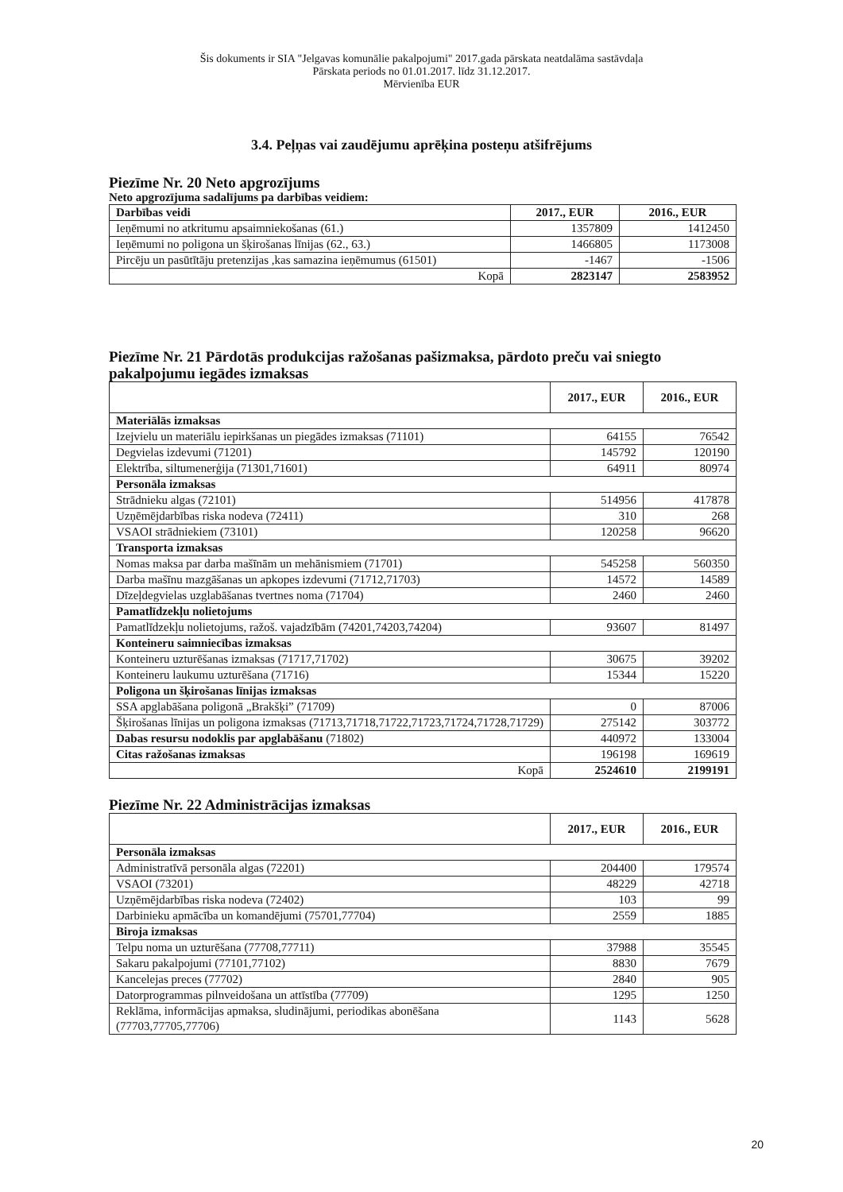Šis dokuments ir SIA "Jelgavas komunālie pakalpojumi" 2017.gada pārskata neatdalāma sastāvdaļa
Pārskata periods no 01.01.2017. līdz 31.12.2017.
Mērvienība EUR
3.4. Peļņas vai zaudējumu aprēķina posteņu atšifrējums
Piezīme Nr. 20 Neto apgrozījums
Neto apgrozījuma sadalījums pa darbības veidiem:
| Darbības veidi | 2017., EUR | 2016., EUR |
| --- | --- | --- |
| Ieņēmumi no atkritumu apsaimniekošanas (61.) | 1357809 | 1412450 |
| Ieņēmumi no poligona un šķirošanas līnijas (62., 63.) | 1466805 | 1173008 |
| Pircēju un pasūtītāju pretenzijas ,kas samazina ieņēmumus (61501) | -1467 | -1506 |
| Kopā | 2823147 | 2583952 |
Piezīme Nr. 21 Pārdotās produkcijas ražošanas pašizmaksa, pārdoto preču vai sniegto pakalpojumu iegādes izmaksas
| | 2017., EUR | 2016., EUR |
| Materiālās izmaksas | | |
| Izejvielu un materiālu iepirkšanas un piegādes izmaksas (71101) | 64155 | 76542 |
| Degvielas izdevumi (71201) | 145792 | 120190 |
| Elektrība, siltumenerģija (71301,71601) | 64911 | 80974 |
| Personāla izmaksas | | |
| Strādnieku algas (72101) | 514956 | 417878 |
| Uzņēmējdarbības riska nodeva (72411) | 310 | 268 |
| VSAOI strādniekiem (73101) | 120258 | 96620 |
| Transporta izmaksas | | |
| Nomas maksa par darba mašīnām un mehānismiem (71701) | 545258 | 560350 |
| Darba mašīnu mazgāšanas un apkopes izdevumi (71712,71703) | 14572 | 14589 |
| Dīzeļdegvielas uzglabāšanas tvertnes noma (71704) | 2460 | 2460 |
| Pamatlīdzekļu nolietojums | | |
| Pamatlīdzekļu nolietojums, ražoš. vajadzībām (74201,74203,74204) | 93607 | 81497 |
| Konteineru saimniecības izmaksas | | |
| Konteineru uzturēšanas izmaksas (71717,71702) | 30675 | 39202 |
| Konteineru laukumu uzturēšana (71716) | 15344 | 15220 |
| Poligona un šķirošanas līnijas izmaksas | | |
| SSA apglabāšana poligonā „Brakšķi” (71709) | 0 | 87006 |
| Šķirošanas līnijas un poligona izmaksas (71713,71718,71722,71723,71724,71728,71729) | 275142 | 303772 |
| Dabas resursu nodoklis par apglabāšanu (71802) | 440972 | 133004 |
| Citas ražošanas izmaksas | 196198 | 169619 |
| Kopā | 2524610 | 2199191 |
Piezīme Nr. 22 Administrācijas izmaksas
| | 2017., EUR | 2016., EUR |
| Personāla izmaksas | | |
| Administratīvā personāla algas (72201) | 204400 | 179574 |
| VSAOI (73201) | 48229 | 42718 |
| Uzņēmējdarbības riska nodeva (72402) | 103 | 99 |
| Darbinieku apmācība un komandējumi (75701,77704) | 2559 | 1885 |
| Biroja izmaksas | | |
| Telpu noma un uzturēšana (77708,77711) | 37988 | 35545 |
| Sakaru pakalpojumi (77101,77102) | 8830 | 7679 |
| Kancelejas preces (77702) | 2840 | 905 |
| Datorprogrammas pilnveidošana un attīstība (77709) | 1295 | 1250 |
| Reklāma, informācijas apmaksa, sludinājumi, periodikas abonēšana (77703,77705,77706) | 1143 | 5628 |
20